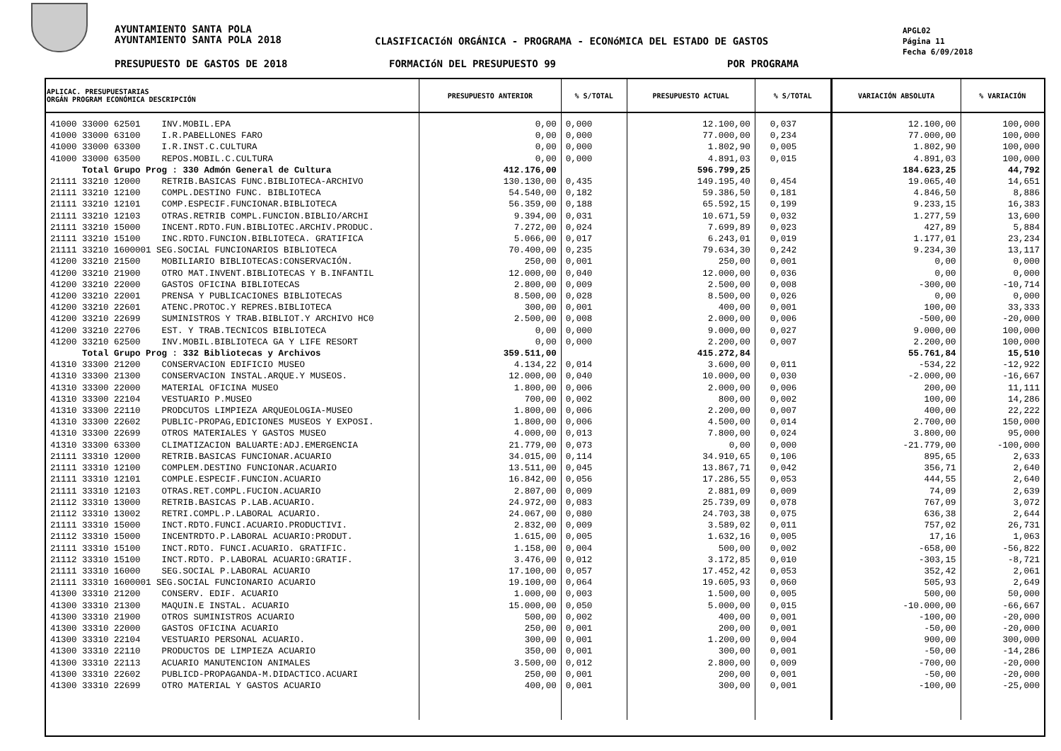AYUNTAMIENTO SANTA POLA
AYUNTAMIENTO SANTA POLA 2018
CLASIFICACIóN ORGÁNICA - PROGRAMA - ECONóMICA DEL ESTADO DE GASTOS
APGL02
Página 11
Fecha 6/09/2018
PRESUPUESTO DE GASTOS DE 2018 FORMACIóN DEL PRESUPUESTO 99 POR PROGRAMA
| APLICAC. PRESUPUESTARIAS ORGÁN PROGRAM ECONÓMICA DESCRIPCIÓN | PRESUPUESTO ANTERIOR | % S/TOTAL | PRESUPUESTO ACTUAL | % S/TOTAL | VARIACIÓN ABSOLUTA | % VARIACIÓN |
| --- | --- | --- | --- | --- | --- | --- |
| 41000 33000 62501 INV.MOBIL.EPA | 0,00 | 0,000 | 12.100,00 | 0,037 | 12.100,00 | 100,000 |
| 41000 33000 63100 I.R.PABELLONES FARO | 0,00 | 0,000 | 77.000,00 | 0,234 | 77.000,00 | 100,000 |
| 41000 33000 63300 I.R.INST.C.CULTURA | 0,00 | 0,000 | 1.802,90 | 0,005 | 1.802,90 | 100,000 |
| 41000 33000 63500 REPOS.MOBIL.C.CULTURA | 0,00 | 0,000 | 4.891,03 | 0,015 | 4.891,03 | 100,000 |
| Total Grupo Prog : 330 Admón General de Cultura | 412.176,00 | | 596.799,25 | | 184.623,25 | 44,792 |
| 21111 33210 12000 RETRIB.BASICAS FUNC.BIBLIOTECA-ARCHIVO | 130.130,00 | 0,435 | 149.195,40 | 0,454 | 19.065,40 | 14,651 |
| 21111 33210 12100 COMPL.DESTINO FUNC. BIBLIOTECA | 54.540,00 | 0,182 | 59.386,50 | 0,181 | 4.846,50 | 8,886 |
| 21111 33210 12101 COMP.ESPECIF.FUNCIONAR.BIBLIOTECA | 56.359,00 | 0,188 | 65.592,15 | 0,199 | 9.233,15 | 16,383 |
| 21111 33210 12103 OTRAS.RETRIB COMPL.FUNCION.BIBLIO/ARCHI | 9.394,00 | 0,031 | 10.671,59 | 0,032 | 1.277,59 | 13,600 |
| 21111 33210 15000 INCENT.RDTO.FUN.BIBLIOTEC.ARCHIV.PRODUC. | 7.272,00 | 0,024 | 7.699,89 | 0,023 | 427,89 | 5,884 |
| 21111 33210 15100 INC.RDTO.FUNCION.BIBLIOTECA. GRATIFICA | 5.066,00 | 0,017 | 6.243,01 | 0,019 | 1.177,01 | 23,234 |
| 21111 33210 1600001 SEG.SOCIAL FUNCIONARIOS BIBLIOTECA | 70.400,00 | 0,235 | 79.634,30 | 0,242 | 9.234,30 | 13,117 |
| 41200 33210 21500 MOBILIARIO BIBLIOTECAS:CONSERVACIÓN. | 250,00 | 0,001 | 250,00 | 0,001 | 0,00 | 0,000 |
| 41200 33210 21900 OTRO MAT.INVENT.BIBLIOTECAS Y B.INFANTIL | 12.000,00 | 0,040 | 12.000,00 | 0,036 | 0,00 | 0,000 |
| 41200 33210 22000 GASTOS OFICINA BIBLIOTECAS | 2.800,00 | 0,009 | 2.500,00 | 0,008 | -300,00 | -10,714 |
| 41200 33210 22001 PRENSA Y PUBLICACIONES BIBLIOTECAS | 8.500,00 | 0,028 | 8.500,00 | 0,026 | 0,00 | 0,000 |
| 41200 33210 22601 ATENC.PROTOC.Y REPRES.BIBLIOTECA | 300,00 | 0,001 | 400,00 | 0,001 | 100,00 | 33,333 |
| 41200 33210 22699 SUMINISTROS Y TRAB.BIBLIOT.Y ARCHIVO HC0 | 2.500,00 | 0,008 | 2.000,00 | 0,006 | -500,00 | -20,000 |
| 41200 33210 22706 EST. Y TRAB.TECNICOS BIBLIOTECA | 0,00 | 0,000 | 9.000,00 | 0,027 | 9.000,00 | 100,000 |
| 41200 33210 62500 INV.MOBIL.BIBLIOTECA GA Y LIFE RESORT | 0,00 | 0,000 | 2.200,00 | 0,007 | 2.200,00 | 100,000 |
| Total Grupo Prog : 332 Bibliotecas y Archivos | 359.511,00 | | 415.272,84 | | 55.761,84 | 15,510 |
| 41310 33300 21200 CONSERVACION EDIFICIO MUSEO | 4.134,22 | 0,014 | 3.600,00 | 0,011 | -534,22 | -12,922 |
| 41310 33300 21300 CONSERVACION INSTAL.ARQUE.Y MUSEOS. | 12.000,00 | 0,040 | 10.000,00 | 0,030 | -2.000,00 | -16,667 |
| 41310 33300 22000 MATERIAL OFICINA MUSEO | 1.800,00 | 0,006 | 2.000,00 | 0,006 | 200,00 | 11,111 |
| 41310 33300 22104 VESTUARIO P.MUSEO | 700,00 | 0,002 | 800,00 | 0,002 | 100,00 | 14,286 |
| 41310 33300 22110 PRODCUTOS LIMPIEZA ARQUEOLOGIA-MUSEO | 1.800,00 | 0,006 | 2.200,00 | 0,007 | 400,00 | 22,222 |
| 41310 33300 22602 PUBLIC-PROPAG,EDICIONES MUSEOS Y EXPOSI. | 1.800,00 | 0,006 | 4.500,00 | 0,014 | 2.700,00 | 150,000 |
| 41310 33300 22699 OTROS MATERIALES Y GASTOS MUSEO | 4.000,00 | 0,013 | 7.800,00 | 0,024 | 3.800,00 | 95,000 |
| 41310 33300 63300 CLIMATIZACION BALUARTE:ADJ.EMERGENCIA | 21.779,00 | 0,073 | 0,00 | 0,000 | -21.779,00 | -100,000 |
| 21111 33310 12000 RETRIB.BASICAS FUNCIONAR.ACUARIO | 34.015,00 | 0,114 | 34.910,65 | 0,106 | 895,65 | 2,633 |
| 21111 33310 12100 COMPLEM.DESTINO FUNCIONAR.ACUARIO | 13.511,00 | 0,045 | 13.867,71 | 0,042 | 356,71 | 2,640 |
| 21111 33310 12101 COMPLE.ESPECIF.FUNCION.ACUARIO | 16.842,00 | 0,056 | 17.286,55 | 0,053 | 444,55 | 2,640 |
| 21111 33310 12103 OTRAS.RET.COMPL.FUCION.ACUARIO | 2.807,00 | 0,009 | 2.881,09 | 0,009 | 74,09 | 2,639 |
| 21112 33310 13000 RETRIB.BASICAS P.LAB.ACUARIO. | 24.972,00 | 0,083 | 25.739,09 | 0,078 | 767,09 | 3,072 |
| 21112 33310 13002 RETRI.COMPL.P.LABORAL ACUARIO. | 24.067,00 | 0,080 | 24.703,38 | 0,075 | 636,38 | 2,644 |
| 21111 33310 15000 INCT.RDTO.FUNCI.ACUARIO.PRODUCTIVI. | 2.832,00 | 0,009 | 3.589,02 | 0,011 | 757,02 | 26,731 |
| 21112 33310 15000 INCENTRDTO.P.LABORAL ACUARIO:PRODUT. | 1.615,00 | 0,005 | 1.632,16 | 0,005 | 17,16 | 1,063 |
| 21111 33310 15100 INCT.RDTO. FUNCI.ACUARIO. GRATIFIC. | 1.158,00 | 0,004 | 500,00 | 0,002 | -658,00 | -56,822 |
| 21112 33310 15100 INCT.RDTO. P.LABORAL ACUARIO:GRATIF. | 3.476,00 | 0,012 | 3.172,85 | 0,010 | -303,15 | -8,721 |
| 21111 33310 16000 SEG.SOCIAL P.LABORAL ACUARIO | 17.100,00 | 0,057 | 17.452,42 | 0,053 | 352,42 | 2,061 |
| 21111 33310 1600001 SEG.SOCIAL FUNCIONARIO ACUARIO | 19.100,00 | 0,064 | 19.605,93 | 0,060 | 505,93 | 2,649 |
| 41300 33310 21200 CONSERV. EDIF. ACUARIO | 1.000,00 | 0,003 | 1.500,00 | 0,005 | 500,00 | 50,000 |
| 41300 33310 21300 MAQUIN.E INSTAL. ACUARIO | 15.000,00 | 0,050 | 5.000,00 | 0,015 | -10.000,00 | -66,667 |
| 41300 33310 21900 OTROS SUMINISTROS ACUARIO | 500,00 | 0,002 | 400,00 | 0,001 | -100,00 | -20,000 |
| 41300 33310 22000 GASTOS OFICINA ACUARIO | 250,00 | 0,001 | 200,00 | 0,001 | -50,00 | -20,000 |
| 41300 33310 22104 VESTUARIO PERSONAL ACUARIO. | 300,00 | 0,001 | 1.200,00 | 0,004 | 900,00 | 300,000 |
| 41300 33310 22110 PRODUCTOS DE LIMPIEZA ACUARIO | 350,00 | 0,001 | 300,00 | 0,001 | -50,00 | -14,286 |
| 41300 33310 22113 ACUARIO MANUTENCION ANIMALES | 3.500,00 | 0,012 | 2.800,00 | 0,009 | -700,00 | -20,000 |
| 41300 33310 22602 PUBLICD-PROPAGANDA-M.DIDACTICO.ACUARI | 250,00 | 0,001 | 200,00 | 0,001 | -50,00 | -20,000 |
| 41300 33310 22699 OTRO MATERIAL Y GASTOS ACUARIO | 400,00 | 0,001 | 300,00 | 0,001 | -100,00 | -25,000 |